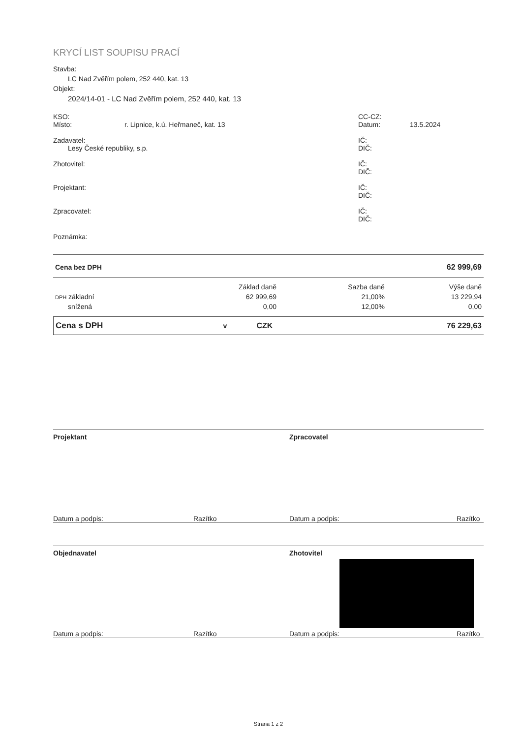KRYCÍ LIST SOUPISU PRACÍ
Stavba:
LC Nad Zvěřím polem, 252 440, kat. 13
Objekt:
2024/14-01 - LC Nad Zvěřím polem, 252 440, kat. 13
KSO: CC-CZ:
Místo: r. Lipnice, k.ú. Heřmaneč, kat. 13 Datum: 13.5.2024
Zadavatel:
Lesy České republiky, s.p.
IČ:
DIČ:
Zhotovitel: IČ:
DIČ:
Projektant: IČ:
DIČ:
Zpracovatel: IČ:
DIČ:
Poznámka:
| Cena bez DPH | 62 999,69 |
| | Základ daně | Sazba daně | Výše daně |
| DPH základní | 62 999,69 | 21,00% | 13 229,94 |
| snížená | 0,00 | 12,00% | 0,00 |
| Cena s DPH | v | CZK | 76 229,63 |
Projektant Zpracovatel
Datum a podpis: Razítko Datum a podpis: Razítko
Objednavatel Zhotovitel
Datum a podpis: Razítko Datum a podpis: Razítko
Strana 1 z 2